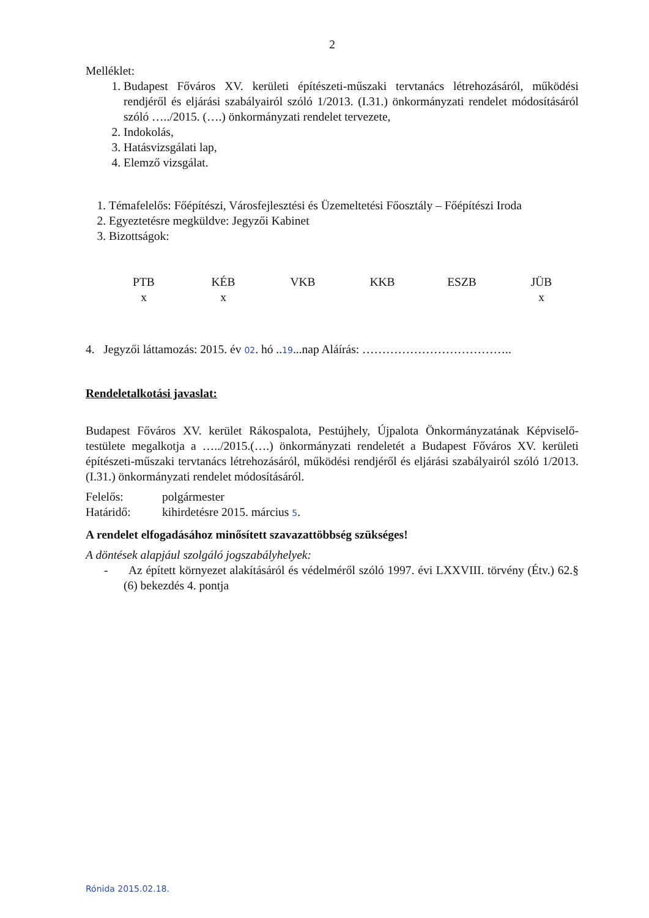2
Melléklet:
1. Budapest Főváros XV. kerületi építészeti-műszaki tervtanács létrehozásáról, működési rendjéről és eljárási szabályairól szóló 1/2013. (I.31.) önkormányzati rendelet módosításáról szóló …../2015. (….) önkormányzati rendelet tervezete,
2. Indokolás,
3. Hatásvizsgálati lap,
4. Elemző vizsgálat.
1. Témafelelős: Főépítészi, Városfejlesztési és Üzemeltetési Főosztály – Főépítészi Iroda
2. Egyeztetésre megküldve: Jegyzői Kabinet
3. Bizottságok:
| PTB | KÉB | VKB | KKB | ESZB | JÜB |
| x | x | | | | x |
4. Jegyzői láttamozás: 2015. év 02. hó ..19...nap Aláírás: ………………………………..
Rendeletalkotási javaslat:
Budapest Főváros XV. kerület Rákospalota, Pestújhely, Újpalota Önkormányzatának Képviselő-testülete megalkotja a …../2015.(….) önkormányzati rendeletét a Budapest Főváros XV. kerületi építészeti-műszaki tervtanács létrehozásáról, működési rendjéről és eljárási szabályairól szóló 1/2013. (I.31.) önkormányzati rendelet módosításáról.
Felelős: polgármester
Határidő: kihirdetésre 2015. március 5.
A rendelet elfogadásához minősített szavazattöbbség szükséges!
A döntések alapjául szolgáló jogszabályhelyek:
- Az épített környezet alakításáról és védelméről szóló 1997. évi LXXVIII. törvény (Étv.) 62.§ (6) bekezdés 4. pontja
Rónida 2015.02.18.